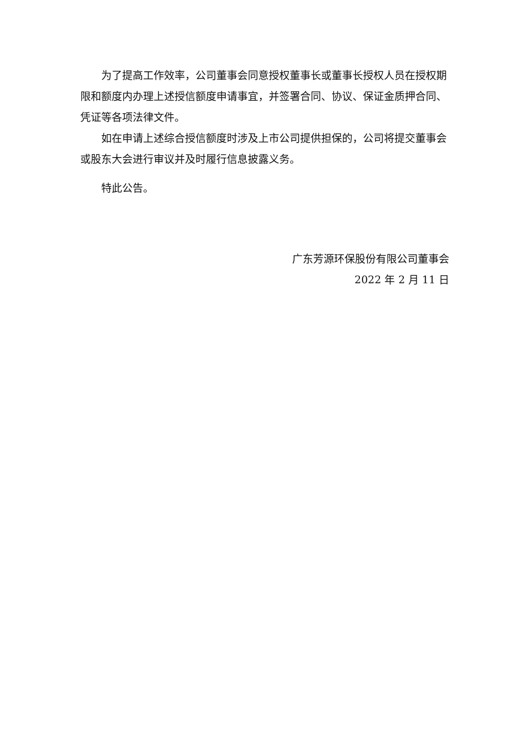为了提高工作效率，公司董事会同意授权董事长或董事长授权人员在授权期限和额度内办理上述授信额度申请事宜，并签署合同、协议、保证金质押合同、凭证等各项法律文件。
如在申请上述综合授信额度时涉及上市公司提供担保的，公司将提交董事会或股东大会进行审议并及时履行信息披露义务。
特此公告。
广东芳源环保股份有限公司董事会
2022 年 2 月 11 日